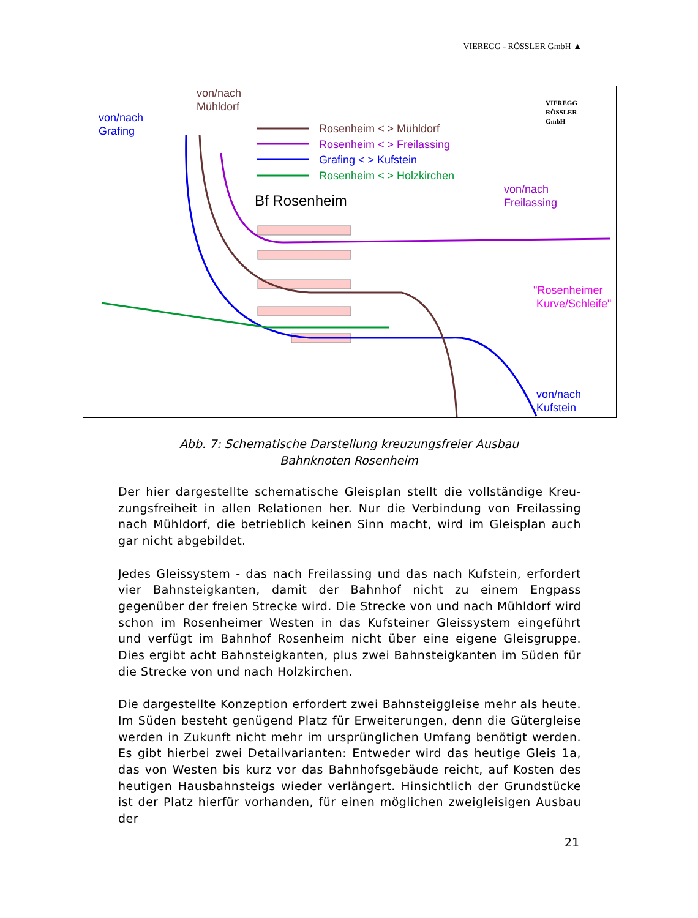VIEREGG - RÖSSLER GmbH ▲
von/nach
Mühldorf
von/nach
Grafing
VIEREGG
RÖSSLER
GmbH
Rosenheim < > Mühldorf
Rosenheim < > Freilassing
Grafing < > Kufstein
Rosenheim < > Holzkirchen
Bf Rosenheim
von/nach
Freilassing
"Rosenheimer
Kurve/Schleife"
von/nach
Kufstein
Abb. 7: Schematische Darstellung kreuzungsfreier Ausbau
Bahnknoten Rosenheim
Der hier dargestellte schematische Gleisplan stellt die vollständige Kreu-zungsfreiheit in allen Relationen her. Nur die Verbindung von Freilassing nach Mühldorf, die betrieblich keinen Sinn macht, wird im Gleisplan auch gar nicht abgebildet.
Jedes Gleissystem - das nach Freilassing und das nach Kufstein, erfordert vier Bahnsteigkanten, damit der Bahnhof nicht zu einem Engpass gegenüber der freien Strecke wird. Die Strecke von und nach Mühldorf wird schon im Rosenheimer Westen in das Kufsteiner Gleissystem eingeführt und verfügt im Bahnhof Rosenheim nicht über eine eigene Gleisgruppe. Dies ergibt acht Bahnsteigkanten, plus zwei Bahnsteigkanten im Süden für die Strecke von und nach Holzkirchen.
Die dargestellte Konzeption erfordert zwei Bahnsteiggleise mehr als heute. Im Süden besteht genügend Platz für Erweiterungen, denn die Gütergleise werden in Zukunft nicht mehr im ursprünglichen Umfang benötigt werden. Es gibt hierbei zwei Detailvarianten: Entweder wird das heutige Gleis 1a, das von Westen bis kurz vor das Bahnhofsgebäude reicht, auf Kosten des heutigen Hausbahnsteigs wieder verlängert. Hinsichtlich der Grundstücke ist der Platz hierfür vorhanden, für einen möglichen zweigleisigen Ausbau der
21